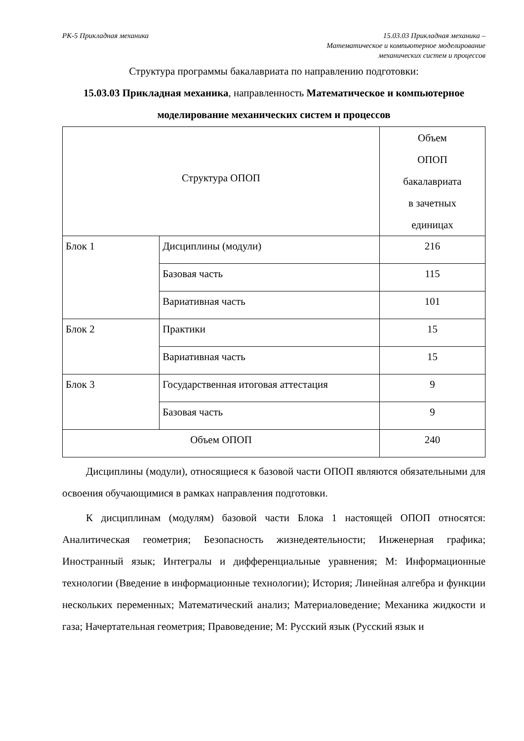РК-5 Прикладная механика 15.03.03 Прикладная механика –
Математическое и компьютерное моделирование
механических систем и процессов
Структура программы бакалавриата по направлению подготовки:
15.03.03 Прикладная механика, направленность Математическое и компьютерное моделирование механических систем и процессов
| Структура ОПОП | | Объем ОПОП бакалавриата в зачетных единицах |
| Блок 1 | Дисциплины (модули) | 216 |
| | Базовая часть | 115 |
| | Вариативная часть | 101 |
| Блок 2 | Практики | 15 |
| | Вариативная часть | 15 |
| Блок 3 | Государственная итоговая аттестация | 9 |
| | Базовая часть | 9 |
| Объем ОПОП | | 240 |
Дисциплины (модули), относящиеся к базовой части ОПОП являются обязательными для освоения обучающимися в рамках направления подготовки.
К дисциплинам (модулям) базовой части Блока 1 настоящей ОПОП относятся: Аналитическая геометрия; Безопасность жизнедеятельности; Инженерная графика; Иностранный язык; Интегралы и дифференциальные уравнения; М: Информационные технологии (Введение в информационные технологии); История; Линейная алгебра и функции нескольких переменных; Математический анализ; Материаловедение; Механика жидкости и газа; Начертательная геометрия; Правоведение; М: Русский язык (Русский язык и